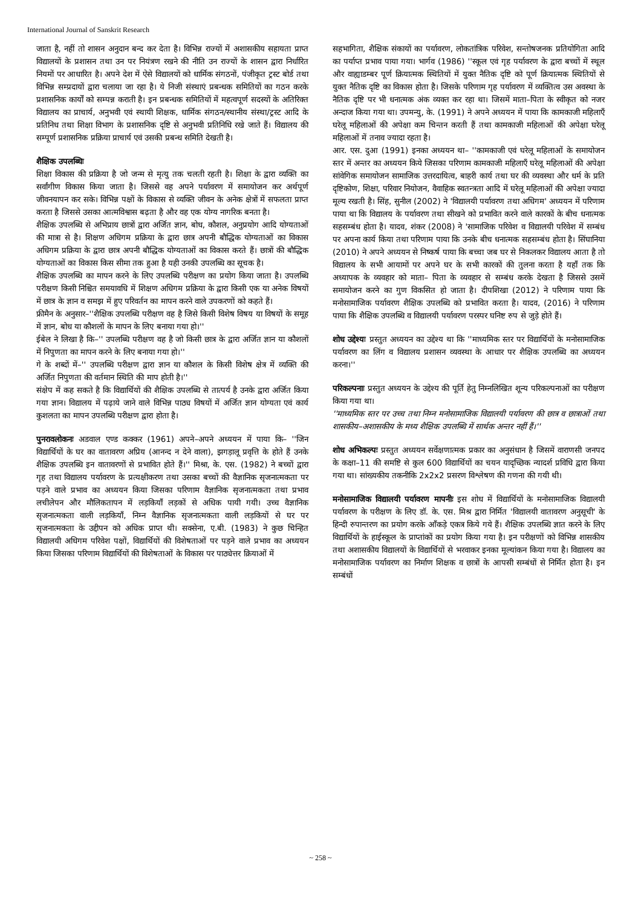International Journal of Sanskrit Research
जाता है, नहीं तो शासन अनुदान बन्द कर देता है। विभिन्न राज्यों में अशासकीय सहायता प्राप्त विद्यालयों के प्रशासन तथा उन पर नियंत्रण रखने की नीति उन राज्यों के शासन द्वारा निर्धारित नियमों पर आधारित है। अपने देश में ऐसे विद्यालयों को धार्मिक संगठनों, पंजीकृत ट्रस्ट बोर्ड तथा विभिन्न सम्प्रदायों द्वारा चलाया जा रहा है। ये निजी संस्थाएं प्रबन्धक समितियों का गठन करके प्रशासनिक कार्यों को सम्पन्न कराती है। इन प्रबन्धक समितियों में महत्वपूर्ण सदस्यों के अतिरिक्त विद्यालय का प्राचार्य, अनुभवी एवं स्थायी शिक्षक, धार्मिक संगठन/स्थानीय संस्था/ट्रस्ट आदि के प्रतिनिध तथा शिक्षा विभाग के प्रशासनिक दृष्टि से अनुभवी प्रतिनिधि रखे जाते हैं। विद्यालय की सम्पूर्ण प्रशासनिक प्रक्रिया प्राचार्य एवं उसकी प्रबन्ध समिति देखती है।
शैक्षिक उपलब्धिः
शिक्षा विकास की प्रक्रिया है जो जन्म से मृत्यु तक चलती रहती है। शिक्षा के द्वारा व्यक्ति का सर्वांगीण विकास किया जाता है। जिससे वह अपने पर्यावरण में समायोजन कर अर्थपूर्ण जीवनयापन कर सके। विभिन्न पक्षों के विकास से व्यक्ति जीवन के अनेक क्षेत्रों में सफलता प्राप्त करता है जिससे उसका आत्मविश्वास बढ़ता है और वह एक योग्य नागरिक बनता है।
शैक्षिक उपलब्धि से अभिप्राय छात्रों द्वारा अर्जित ज्ञान, बोध, कौशल, अनुप्रयोग आदि योग्यताओं की मात्रा से है। शिक्षण अधिगम प्रक्रिया के द्वारा छात्र अपनी बौद्धिक योग्यताओं का विकास अधिगम प्रक्रिया के द्वारा छात्र अपनी बौद्धिक योग्यताओं का विकास करते हैं। छात्रों की बौद्धिक योग्यताओं का विकास किस सीमा तक हुआ है यही उनकी उपलब्धि का सूचक है।
शैक्षिक उपलब्धि का मापन करने के लिए उपलब्धि परीक्षण का प्रयोग किया जाता है। उपलब्धि परीक्षण किसी निश्चित समयावधि में शिक्षण अधिगम प्रक्रिया के द्वारा किसी एक या अनेक विषयों में छात्र के ज्ञान व समझ में हुए परिवर्तन का मापन करने वाले उपकरणों को कहते हैं।
फ्रीमैन के अनुसार–''शैक्षिक उपलब्धि परीक्षण वह है जिसे किसी विशेष विषय या विषयों के समूह में ज्ञान, बोध या कौशलों के मापन के लिए बनाया गया हो।''
ईबेल ने लिखा है कि–'' उपलब्धि परीक्षण वह है जो किसी छात्र के द्वारा अर्जित ज्ञान या कौशलों में निपुणता का मापन करने के लिए बनाया गया हो।''
गे के शब्दों में–'' उपलब्धि परीक्षण द्वारा ज्ञान या कौशल के किसी विशेष क्षेत्र में व्यक्ति की अर्जित निपुणता की वर्तमान स्थिति की माप होती है।''
संक्षेप में कह सकते है कि विद्यार्थियों की शैक्षिक उपलब्धि से तात्पर्य है उनके द्वारा अर्जित किया गया ज्ञान। विद्यालय में पढ़ाये जाने वाले विभिन्न पाठ्य विषयों में अर्जित ज्ञान योग्यता एवं कार्य कुशलता का मापन उपलब्धि परीक्षण द्वारा होता है।
पुनरावलोकनः अडवाल एण्ड कक्कर (1961) अपने–अपने अध्ययन में पाया कि– ''जिन विद्यार्थियों के घर का वातावरण अप्रिय (आनन्द न देने वाला), झगड़ालू प्रवृत्ति के होते हैं उनके शैक्षिक उपलब्धि इन वातावरणों से प्रभावित होते हैं।'' मिश्रा, के. एस. (1982) ने बच्चों द्वारा गृह तथा विद्यालय पर्यावरण के प्रत्यक्षीकरण तथा उसका बच्चों की वैज्ञानिक सृजनात्मकता पर पड़ने वाले प्रभाव का अध्ययन किया जिसका परिणाम वैज्ञानिक सृजनात्मकता तथा प्रभाव लचीलेपन और मौलिकतापन में लड़कियाँ लड़कों से अधिक पायी गयी। उच्च वैज्ञानिक सृजनात्मकता वाली लड़कियाँ, निम्न वैज्ञानिक सृजनात्मकता वाली लड़कियों से घर पर सृजनात्मकता के उद्दीपन को अधिक प्राप्त थी। सक्सेना, ए.बी. (1983) ने कुछ चिन्हित विद्यालयी अधिगम परिवेश पक्षों, विद्यार्थियों की विशेषताओं पर पड़ने वाले प्रभाव का अध्ययन किया जिसका परिणाम विद्यार्थियों की विशेषताओं के विकास पर पाठ्येत्तर क्रियाओं में
सहभागिता, शैक्षिक संकायों का पर्यावरण, लोकतांत्रिक परिवेश, सन्तोषजनक प्रतियोगिता आदि का पर्याप्त प्रभाव पाया गया। भार्गव (1986) ''स्कूल एवं गृह पर्यावरण के द्वारा बच्चों में स्थूल और वाह्याडम्बर पूर्ण क्रियात्मक स्थितियों में युक्त नैतिक दृष्टि को पूर्ण क्रियात्मक स्थितियों से युक्त नैतिक दृष्टि का विकास होता है। जिसके परिणाम गृह पर्यावरण में व्यक्तित्व उस अवस्था के नैतिक दृष्टि पर भी धनात्मक अंक व्यक्त कर रहा था। जिसमें माता–पिता के स्वीकृत को नजर अन्दाज किया गया था। उपमन्यु, के. (1991) ने अपने अध्ययन में पाया कि कामकाजी महिलाएँ घरेलू महिलाओं की अपेक्षा कम चिन्तन करती हैं तथा कामकाजी महिलाओं की अपेक्षा घरेलू महिलाओं में तनाव ज्यादा रहता है।
आर. एस. दुआ (1991) इनका अध्ययन था– ''कामकाजी एवं घरेलू महिलाओं के समायोजन स्तर में अन्तर का अध्ययन किये जिसका परिणाम कामकाजी महिलाएँ घरेलू महिलाओं की अपेक्षा सांवेगिक समायोजन सामाजिक उत्तरदायित्व, बाहरी कार्य तथा घर की व्यवस्था और धर्म के प्रति दृष्टिकोण, शिक्षा, परिवार नियोजन, वैवाहिक स्वतन्त्रता आदि में घरेलू महिलाओं की अपेक्षा ज्यादा मूल्य रखती है। सिंह, सुनील (2002) ने 'विद्यालयी पर्यावरण तथा अधिगम' अध्ययन में परिणाम पाया था कि विद्यालय के पर्यावरण तथा सीखने को प्रभावित करने वाले कारकों के बीच धनात्मक सहसम्बंध होता है। यादव, शंकर (2008) ने 'सामाजिक परिवेश व विद्यालयी परिवेश में सम्बंध पर अपना कार्य किया तथा परिणाम पाया कि उनके बीच धनात्मक सहसम्बंध होता है। सिंघानिया (2010) ने अपने अध्ययन से निष्कर्ष पाया कि बच्चा जब घर से निकलकर विद्यालय आता है तो विद्यालय के सभी आयामों पर अपने घर के सभी कारकों की तुलना करता है यहाँ तक कि अध्यापक के व्यवहार को माता– पिता के व्यवहार से सम्बंध करके देखता है जिससे उसमें समायोजन करने का गुण विकसित हो जाता है। दीपशिखा (2012) ने परिणाम पाया कि मनोसामाजिक पर्यावरण शैक्षिक उपलब्धि को प्रभावित करता है। यादव, (2016) ने परिणाम पाया कि शैक्षिक उपलब्धि व विद्यालयी पर्यावरण परस्पर घनिष्ट रुप से जुड़े होते हैं।
शोध उद्देश्यः प्रस्तुत अध्ययन का उद्देश्य था कि ''माध्यमिक स्तर पर विद्यार्थियों के मनोसामाजिक पर्यावरण का लिंग व विद्यालय प्रशासन व्यवस्था के आधार पर शैक्षिक उपलब्धि का अध्ययन करना।''
परिकल्पनाः प्रस्तुत अध्ययन के उद्देश्य की पूर्ति हेतु निम्नलिखित शून्य परिकल्पनाओं का परीक्षण किया गया था।
''माध्यमिक स्तर पर उच्च तथा निम्न मनोसामाजिक विद्यालयी पर्यावरण की छात्र व छात्राओं तथा शासकीय–अशासकीय के मध्य शैक्षिक उपलब्धि में सार्थक अन्तर नहीं हैं।''
शोध अभिकल्पः प्रस्तुत अध्ययन सर्वेक्षणात्मक प्रकार का अनुसंधान है जिसमें वाराणसी जनपद के कक्षा–11 की समष्टि से कुल 600 विद्यार्थियों का चयन यादृच्छिक न्यादर्श प्रविधि द्वारा किया गया था। सांख्यकीय तकनीकि 2x2x2 प्रसरण विश्लेषण की गणना की गयी थी।
मनोसामाजिक विद्यालयी पर्यावरण मापनीः इस शोध में विद्यार्थियों के मनोसामाजिक विद्यालयी पर्यावरण के परीक्षण के लिए डॉ. के. एस. मिश्र द्वारा निर्मित 'विद्यालयी वातावरण अनुसूची' के हिन्दी रुपान्तरण का प्रयोग करके आँकड़े एकत्र किये गये हैं। शैक्षिक उपलब्धि ज्ञात करने के लिए विद्यार्थियों के हाईस्कूल के प्राप्तांकों का प्रयोग किया गया है। इन परीक्षणों को विभिन्न शासकीय तथा अशासकीय विद्यालयों के विद्यार्थियों से भरवाकर इनका मूल्यांकन किया गया है। विद्यालय का मनोसामाजिक पर्यावरण का निर्माण शिक्षक व छात्रों के आपसी सम्बंधों से निर्मित होता है। इन सम्बंधों
~ 258 ~